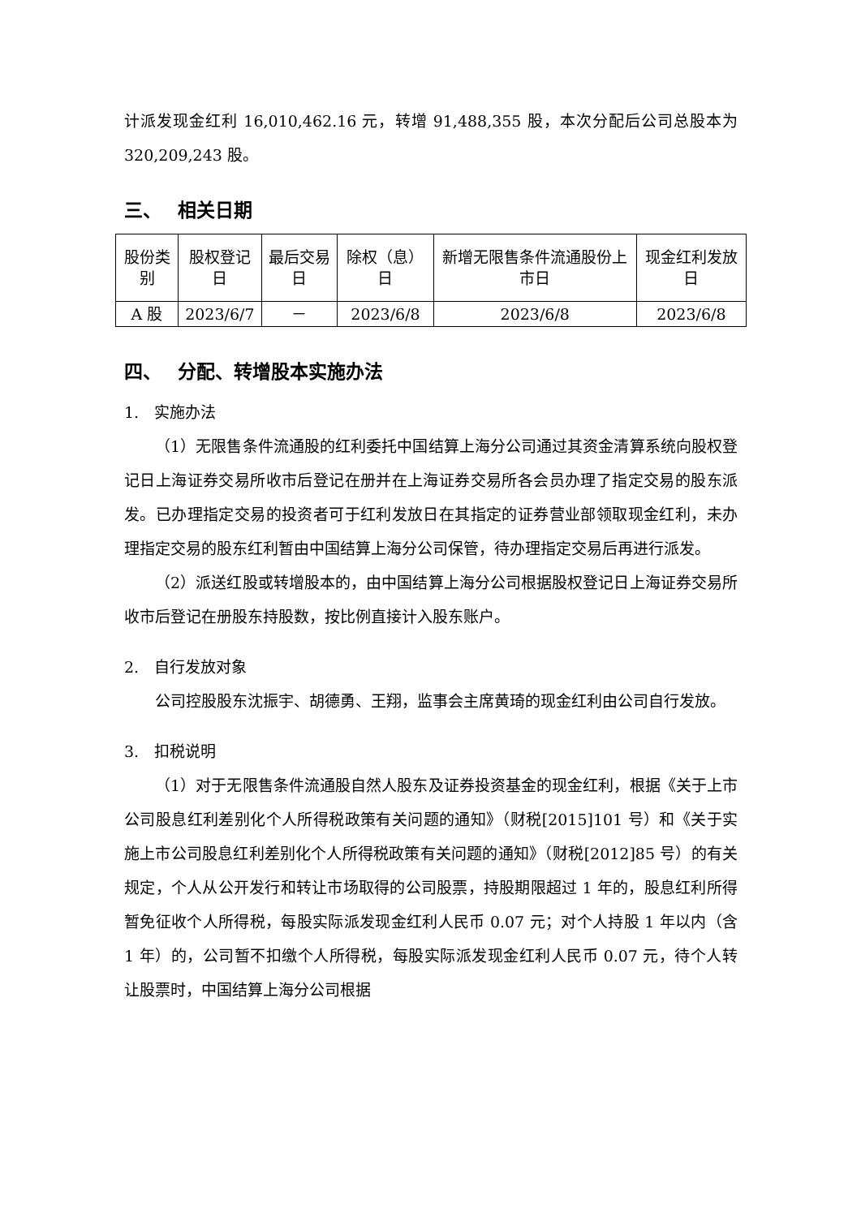计派发现金红利 16,010,462.16 元，转增 91,488,355 股，本次分配后公司总股本为 320,209,243 股。
三、　 相关日期
| 股份类别 | 股权登记日 | 最后交易日 | 除权（息）日 | 新增无限售条件流通股份上市日 | 现金红利发放日 |
| A 股 | 2023/6/7 | － | 2023/6/8 | 2023/6/8 | 2023/6/8 |
四、　 分配、转增股本实施办法
1.　实施办法
（1）无限售条件流通股的红利委托中国结算上海分公司通过其资金清算系统向股权登记日上海证券交易所收市后登记在册并在上海证券交易所各会员办理了指定交易的股东派发。已办理指定交易的投资者可于红利发放日在其指定的证券营业部领取现金红利，未办理指定交易的股东红利暂由中国结算上海分公司保管，待办理指定交易后再进行派发。
（2）派送红股或转增股本的，由中国结算上海分公司根据股权登记日上海证券交易所收市后登记在册股东持股数，按比例直接计入股东账户。
2.　自行发放对象
公司控股股东沈振宇、胡德勇、王翔，监事会主席黄琦的现金红利由公司自行发放。
3.　扣税说明
（1）对于无限售条件流通股自然人股东及证券投资基金的现金红利，根据《关于上市公司股息红利差别化个人所得税政策有关问题的通知》（财税[2015]101 号）和《关于实施上市公司股息红利差别化个人所得税政策有关问题的通知》（财税[2012]85 号）的有关规定，个人从公开发行和转让市场取得的公司股票，持股期限超过 1 年的，股息红利所得暂免征收个人所得税，每股实际派发现金红利人民币 0.07 元；对个人持股 1 年以内（含 1 年）的，公司暂不扣缴个人所得税，每股实际派发现金红利人民币 0.07 元，待个人转让股票时，中国结算上海分公司根据